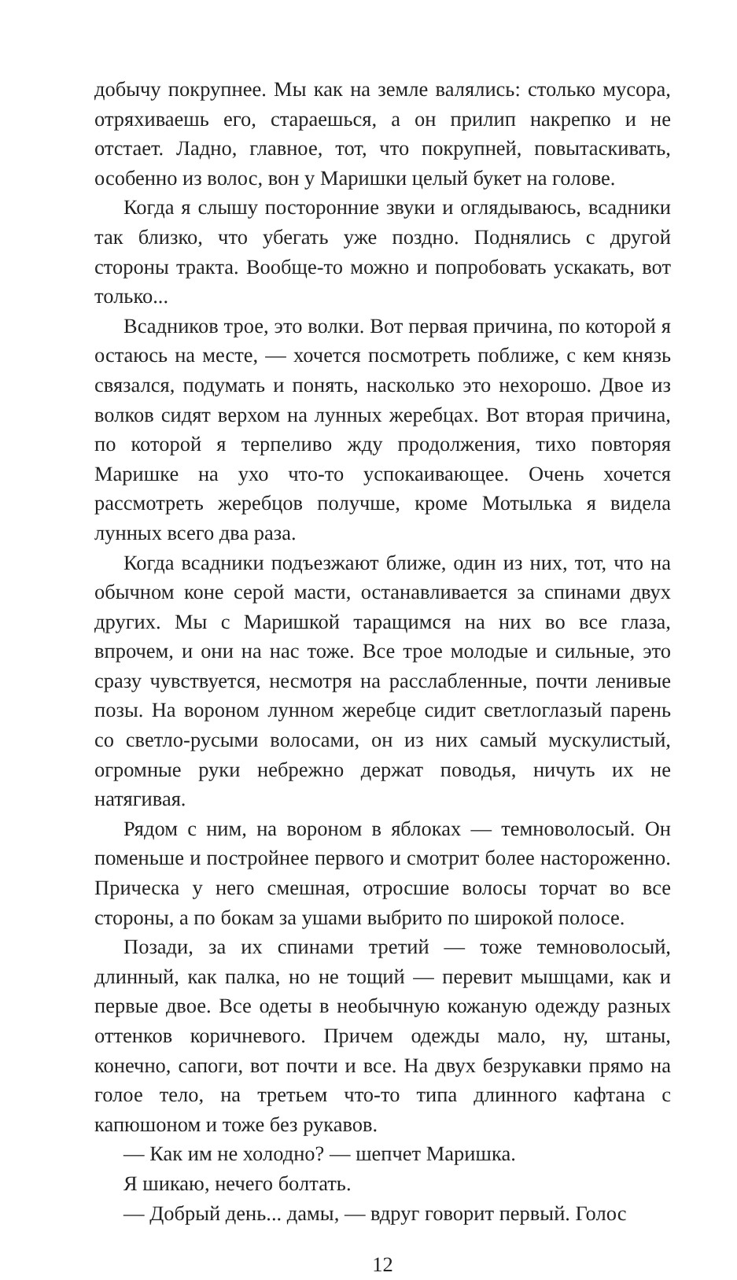добычу покрупнее. Мы как на земле валялись: столько мусора, отряхиваешь его, стараешься, а он прилип накрепко и не отстает. Ладно, главное, тот, что покрупней, повытаскивать, особенно из волос, вон у Маришки целый букет на голове.
Когда я слышу посторонние звуки и оглядываюсь, всадники так близко, что убегать уже поздно. Поднялись с другой стороны тракта. Вообще-то можно и попробовать ускакать, вот только...
Всадников трое, это волки. Вот первая причина, по которой я остаюсь на месте, — хочется посмотреть поближе, с кем князь связался, подумать и понять, насколько это нехорошо. Двое из волков сидят верхом на лунных жеребцах. Вот вторая причина, по которой я терпеливо жду продолжения, тихо повторяя Маришке на ухо что-то успокаивающее. Очень хочется рассмотреть жеребцов получше, кроме Мотылька я видела лунных всего два раза.
Когда всадники подъезжают ближе, один из них, тот, что на обычном коне серой масти, останавливается за спинами двух других. Мы с Маришкой таращимся на них во все глаза, впрочем, и они на нас тоже. Все трое молодые и сильные, это сразу чувствуется, несмотря на расслабленные, почти ленивые позы. На вороном лунном жеребце сидит светлоглазый парень со светло-русыми волосами, он из них самый мускулистый, огромные руки небрежно держат поводья, ничуть их не натягивая.
Рядом с ним, на вороном в яблоках — темноволосый. Он поменьше и постройнее первого и смотрит более настороженно. Прическа у него смешная, отросшие волосы торчат во все стороны, а по бокам за ушами выбрито по широкой полосе.
Позади, за их спинами третий — тоже темноволосый, длинный, как палка, но не тощий — перевит мышцами, как и первые двое. Все одеты в необычную кожаную одежду разных оттенков коричневого. Причем одежды мало, ну, штаны, конечно, сапоги, вот почти и все. На двух безрукавки прямо на голое тело, на третьем что-то типа длинного кафтана с капюшоном и тоже без рукавов.
— Как им не холодно? — шепчет Маришка.
Я шикаю, нечего болтать.
— Добрый день... дамы, — вдруг говорит первый. Голос
12